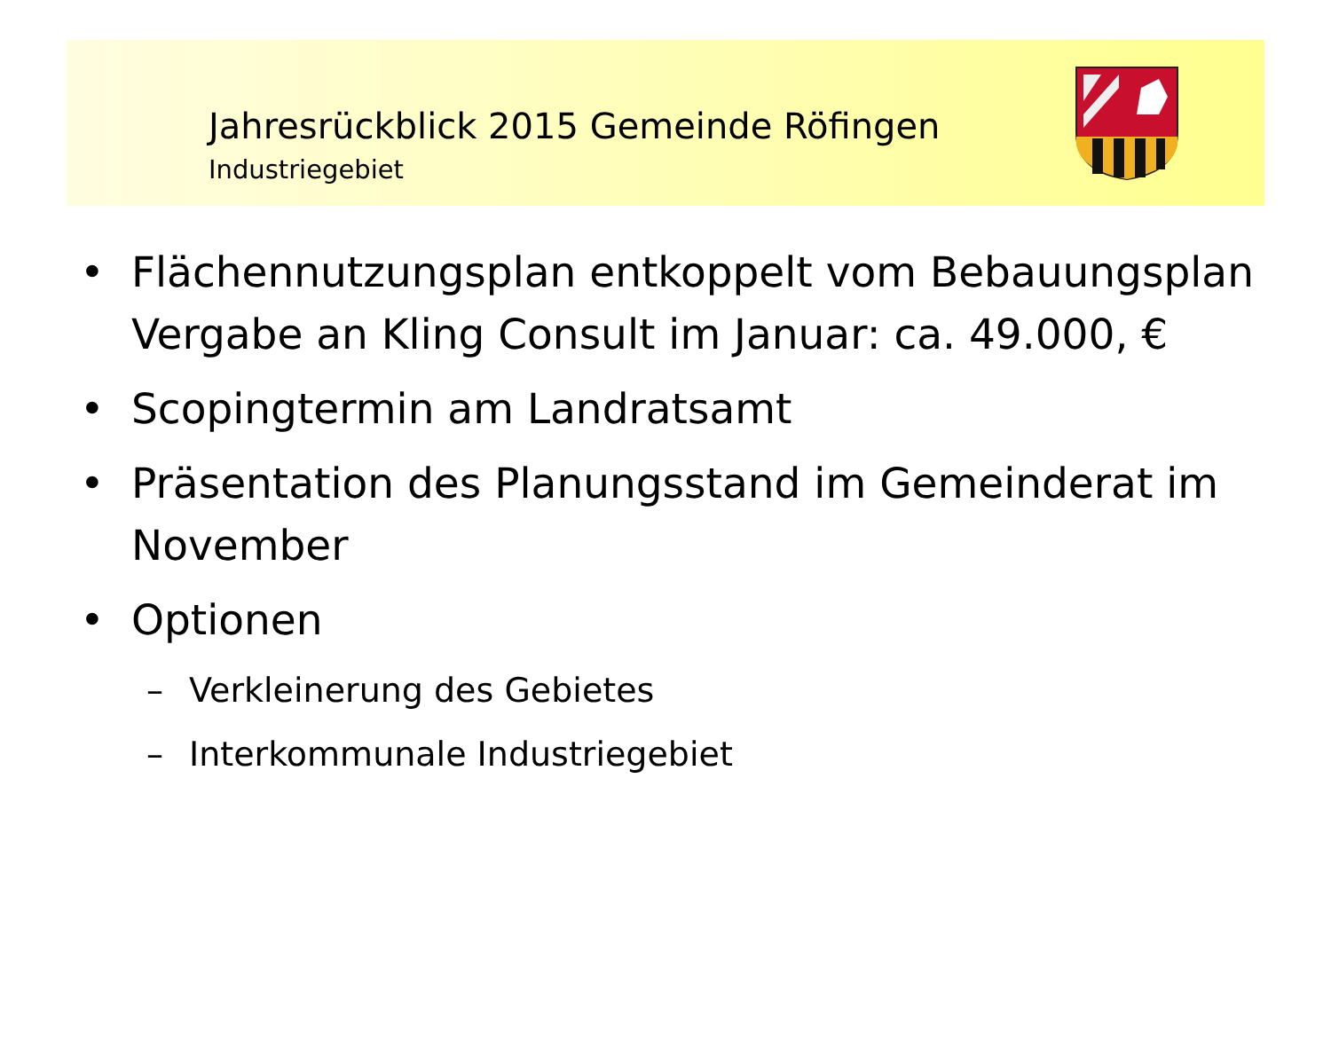Jahresrückblick 2015 Gemeinde Röfingen
Industriegebiet
• Flächennutzungsplan entkoppelt vom Bebauungsplan Vergabe an Kling Consult im Januar: ca. 49.000, €
• Scopingtermin am Landratsamt
• Präsentation des Planungsstand im Gemeinderat im November
• Optionen
– Verkleinerung des Gebietes
– Interkommunale Industriegebiet